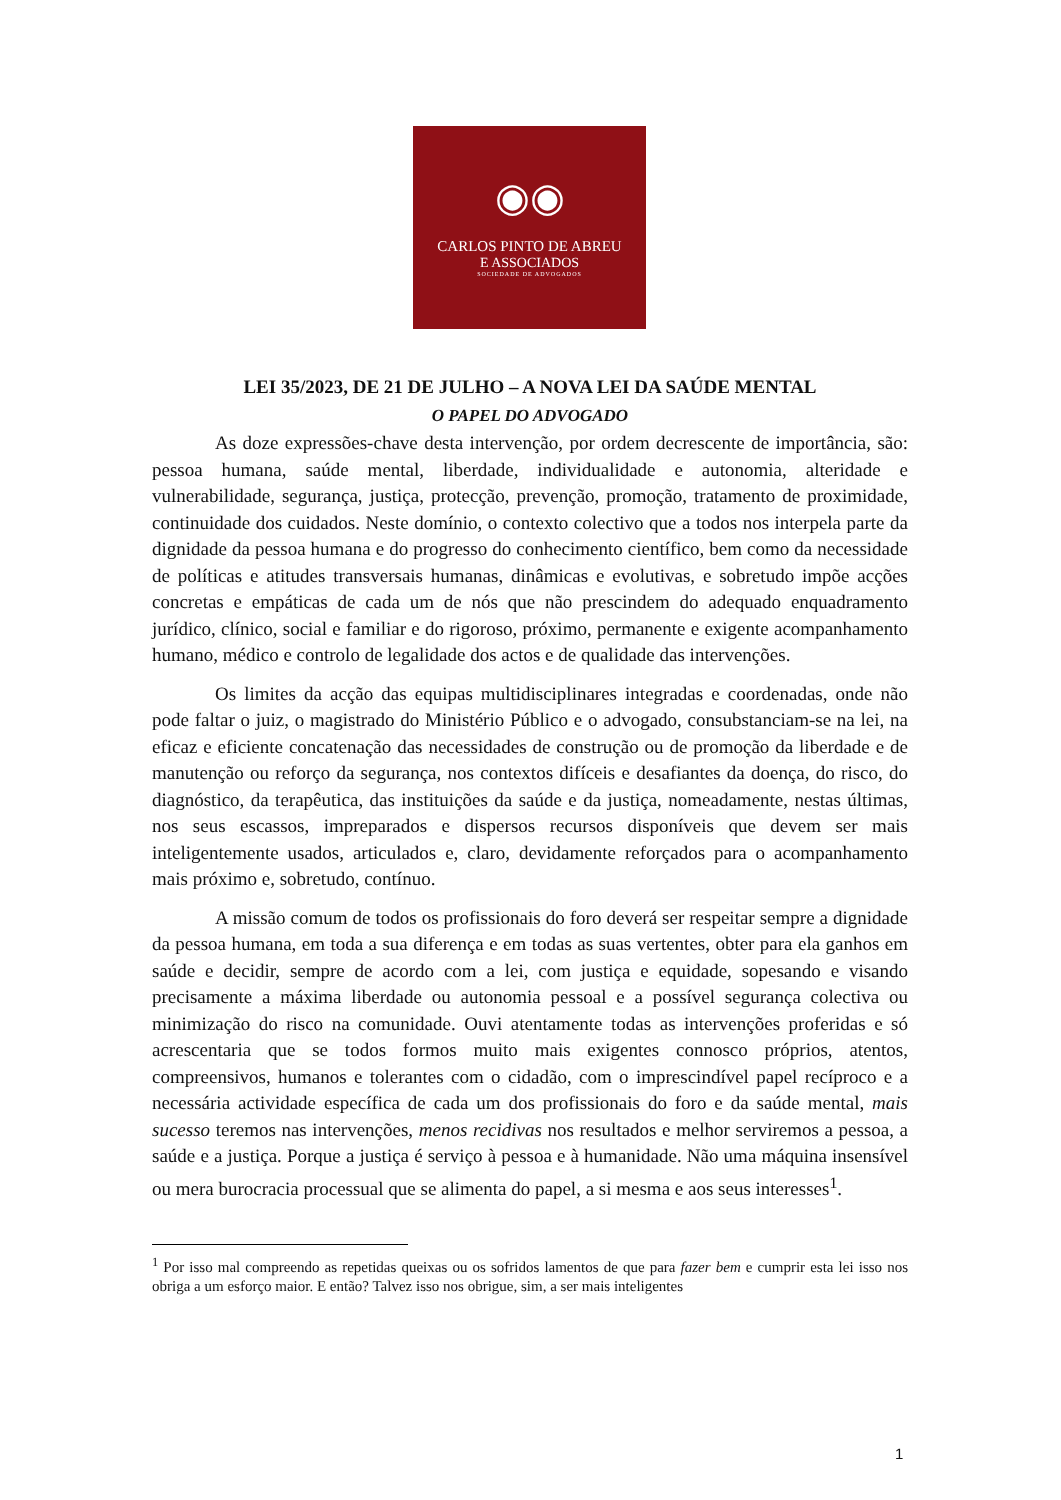◉◉
CARLOS PINTO DE ABREU
E ASSOCIADOS
SOCIEDADE DE ADVOGADOS
LEI 35/2023, DE 21 DE JULHO – A NOVA LEI DA SAÚDE MENTAL
O PAPEL DO ADVOGADO
As doze expressões-chave desta intervenção, por ordem decrescente de importância, são: pessoa humana, saúde mental, liberdade, individualidade e autonomia, alteridade e vulnerabilidade, segurança, justiça, protecção, prevenção, promoção, tratamento de proximidade, continuidade dos cuidados. Neste domínio, o contexto colectivo que a todos nos interpela parte da dignidade da pessoa humana e do progresso do conhecimento científico, bem como da necessidade de políticas e atitudes transversais humanas, dinâmicas e evolutivas, e sobretudo impõe acções concretas e empáticas de cada um de nós que não prescindem do adequado enquadramento jurídico, clínico, social e familiar e do rigoroso, próximo, permanente e exigente acompanhamento humano, médico e controlo de legalidade dos actos e de qualidade das intervenções.
Os limites da acção das equipas multidisciplinares integradas e coordenadas, onde não pode faltar o juiz, o magistrado do Ministério Público e o advogado, consubstanciam-se na lei, na eficaz e eficiente concatenação das necessidades de construção ou de promoção da liberdade e de manutenção ou reforço da segurança, nos contextos difíceis e desafiantes da doença, do risco, do diagnóstico, da terapêutica, das instituições da saúde e da justiça, nomeadamente, nestas últimas, nos seus escassos, impreparados e dispersos recursos disponíveis que devem ser mais inteligentemente usados, articulados e, claro, devidamente reforçados para o acompanhamento mais próximo e, sobretudo, contínuo.
A missão comum de todos os profissionais do foro deverá ser respeitar sempre a dignidade da pessoa humana, em toda a sua diferença e em todas as suas vertentes, obter para ela ganhos em saúde e decidir, sempre de acordo com a lei, com justiça e equidade, sopesando e visando precisamente a máxima liberdade ou autonomia pessoal e a possível segurança colectiva ou minimização do risco na comunidade. Ouvi atentamente todas as intervenções proferidas e só acrescentaria que se todos formos muito mais exigentes connosco próprios, atentos, compreensivos, humanos e tolerantes com o cidadão, com o imprescindível papel recíproco e a necessária actividade específica de cada um dos profissionais do foro e da saúde mental, mais sucesso teremos nas intervenções, menos recidivas nos resultados e melhor serviremos a pessoa, a saúde e a justiça. Porque a justiça é serviço à pessoa e à humanidade. Não uma máquina insensível ou mera burocracia processual que se alimenta do papel, a si mesma e aos seus interesses<sup>1</sup>.
<sup>1</sup> Por isso mal compreendo as repetidas queixas ou os sofridos lamentos de que para fazer bem e cumprir esta lei isso nos obriga a um esforço maior. E então? Talvez isso nos obrigue, sim, a ser mais inteligentes
1